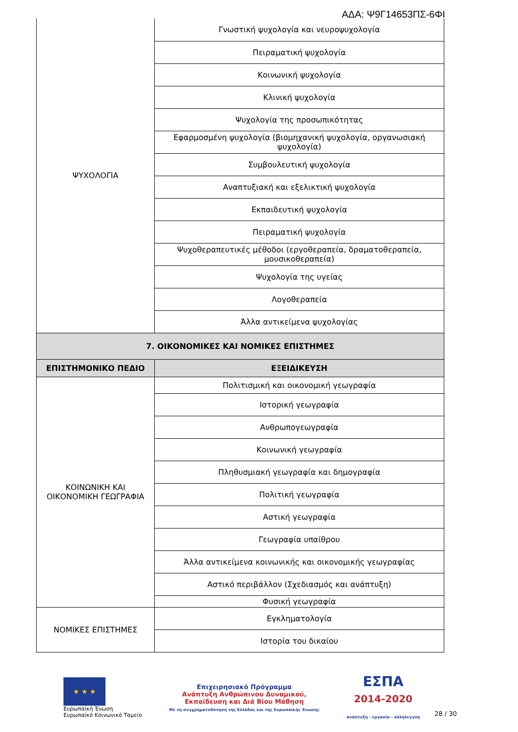ΑΔΑ: Ψ9Γ14653ΠΣ-6ΦΙ
| ΨΥΧΟΛΟΓΙΑ | Γνωστική ψυχολογία και νευροψυχολογία |
| | Πειραματική ψυχολογία |
| | Κοινωνική ψυχολογία |
| | Κλινική ψυχολογία |
| | Ψυχολογία της προσωπικότητας |
| | Εφαρμοσμένη ψυχολογία (βιομηχανική ψυχολογία, οργανωσιακή ψυχολογία) |
| | Συμβουλευτική ψυχολογία |
| | Αναπτυξιακή και εξελικτική ψυχολογία |
| | Εκπαιδευτική ψυχολογία |
| | Πειραματική ψυχολογία |
| | Ψυχοθεραπευτικές μέθοδοι (εργοθεραπεία, δραματοθεραπεία, μουσικοθεραπεία) |
| | Ψυχολογία της υγείας |
| | Λογοθεραπεία |
| | Άλλα αντικείμενα ψυχολογίας |
| 7. ΟΙΚΟΝΟΜΙΚΕΣ ΚΑΙ ΝΟΜΙΚΕΣ ΕΠΙΣΤΗΜΕΣ | |
| ΕΠΙΣΤΗΜΟΝΙΚΟ ΠΕΔΙΟ | ΕΞΕΙΔΙΚΕΥΣΗ |
| ΚΟΙΝΩΝΙΚΗ ΚΑΙ ΟΙΚΟΝΟΜΙΚΗ ΓΕΩΓΡΑΦΙΑ | Πολιτισμική και οικονομική γεωγραφία |
| | Ιστορική γεωγραφία |
| | Ανθρωπογεωγραφία |
| | Κοινωνική γεωγραφία |
| | Πληθυσμιακή γεωγραφία και δημογραφία |
| | Πολιτική γεωγραφία |
| | Αστική γεωγραφία |
| | Γεωγραφία υπαίθρου |
| | Άλλα αντικείμενα κοινωνικής και οικονομικής γεωγραφίας |
| | Αστικό περιβάλλον (Σχεδιασμός και ανάπτυξη) |
| | Φυσική γεωγραφία |
| ΝΟΜΙΚΕΣ ΕΠΙΣΤΗΜΕΣ | Εγκληματολογία |
| | Ιστορία του δικαίου |
★ ★ ★
Ευρωπαϊκή Ένωση
Ευρωπαϊκό Κοινωνικό Ταμείο
Επιχειρησιακό Πρόγραμμα
Ανάπτυξη Ανθρώπινου Δυναμικού,
Εκπαίδευση και Διά Βίου Μάθηση
Με τη συγχρηματοδότηση της Ελλάδας και της Ευρωπαϊκής Ένωσης
ΕΣΠΑ
2014-2020
ανάπτυξη - εργασία - αλληλεγγύη
28 / 30